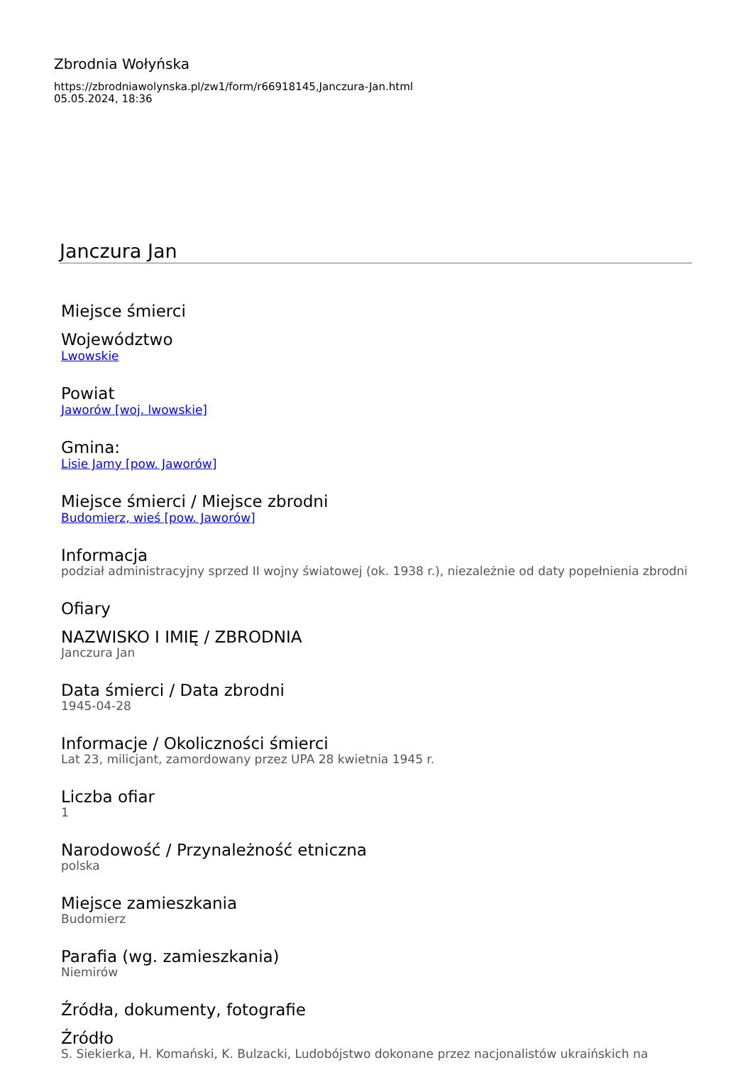Zbrodnia Wołyńska
https://zbrodniawolynska.pl/zw1/form/r66918145,Janczura-Jan.html
05.05.2024, 18:36
Janczura Jan
Miejsce śmierci
Województwo
Lwowskie
Powiat
Jaworów [woj. lwowskie]
Gmina:
Lisie Jamy [pow. Jaworów]
Miejsce śmierci / Miejsce zbrodni
Budomierz, wieś [pow. Jaworów]
Informacja
podział administracyjny sprzed II wojny światowej (ok. 1938 r.), niezależnie od daty popełnienia zbrodni
Ofiary
NAZWISKO I IMIĘ / ZBRODNIA
Janczura Jan
Data śmierci / Data zbrodni
1945-04-28
Informacje / Okoliczności śmierci
Lat 23, milicjant, zamordowany przez UPA 28 kwietnia 1945 r.
Liczba ofiar
1
Narodowość / Przynależność etniczna
polska
Miejsce zamieszkania
Budomierz
Parafia (wg. zamieszkania)
Niemirów
Źródła, dokumenty, fotografie
Źródło
S. Siekierka, H. Komański, K. Bulzacki, Ludobójstwo dokonane przez nacjonalistów ukraińskich na